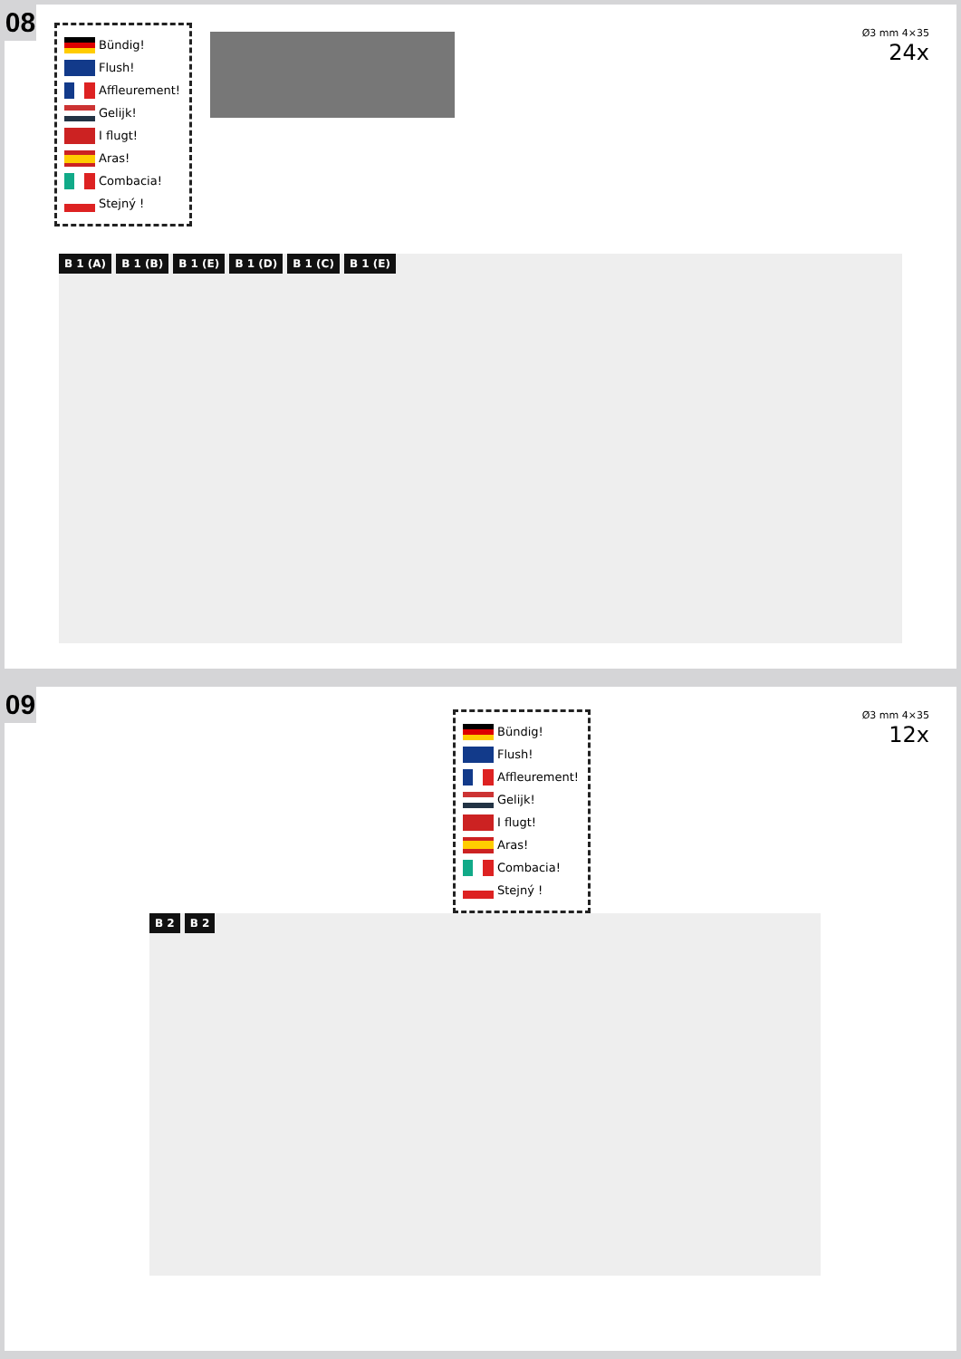08
Bündig!
Flush!
Affleurement!
Gelijk!
I flugt!
Aras!
Combacia!
Stejný !
Ø3 mm 4×35
24x
B 1 (A) B 1 (B) B 1 (E) B 1 (D) B 1 (C) B 1 (E)
09
Bündig!
Flush!
Affleurement!
Gelijk!
I flugt!
Aras!
Combacia!
Stejný !
Ø3 mm 4×35
12x
B 2 B 2